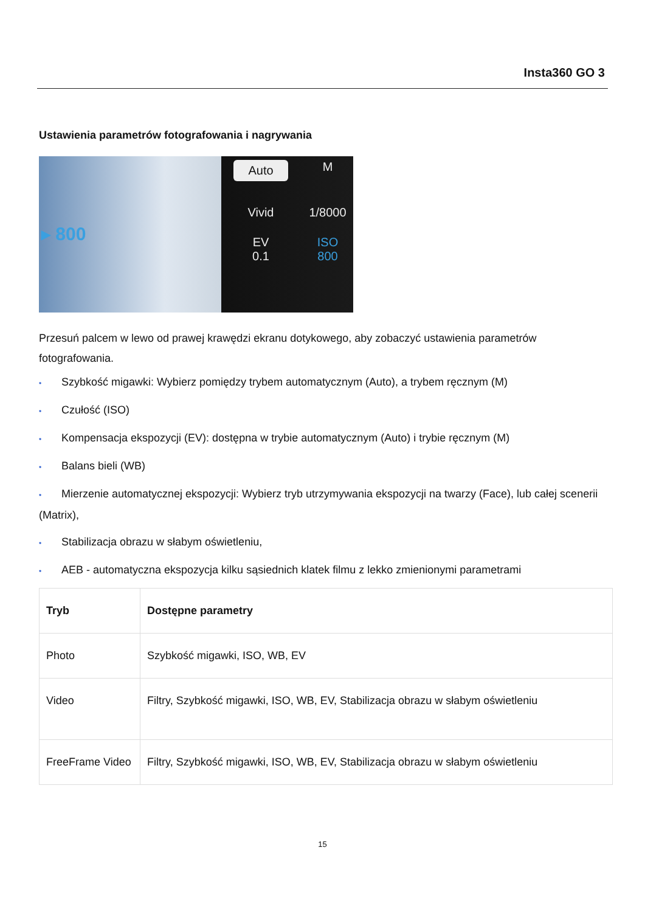Insta360 GO 3
Ustawienia parametrów fotografowania i nagrywania
▸ 800
Auto M
Vivid 1/8000
EV
0.1 ISO
800
Przesuń palcem w lewo od prawej krawędzi ekranu dotykowego, aby zobaczyć ustawienia parametrów fotografowania.
• Szybkość migawki: Wybierz pomiędzy trybem automatycznym (Auto), a trybem ręcznym (M)
• Czułość (ISO)
• Kompensacja ekspozycji (EV): dostępna w trybie automatycznym (Auto) i trybie ręcznym (M)
• Balans bieli (WB)
• Mierzenie automatycznej ekspozycji: Wybierz tryb utrzymywania ekspozycji na twarzy (Face), lub całej scenerii (Matrix),
• Stabilizacja obrazu w słabym oświetleniu,
• AEB - automatyczna ekspozycja kilku sąsiednich klatek filmu z lekko zmienionymi parametrami
| Tryb | Dostępne parametry |
| --- | --- |
| Photo | Szybkość migawki, ISO, WB, EV |
| Video | Filtry, Szybkość migawki, ISO, WB, EV, Stabilizacja obrazu w słabym oświetleniu |
| FreeFrame Video | Filtry, Szybkość migawki, ISO, WB, EV, Stabilizacja obrazu w słabym oświetleniu |
15